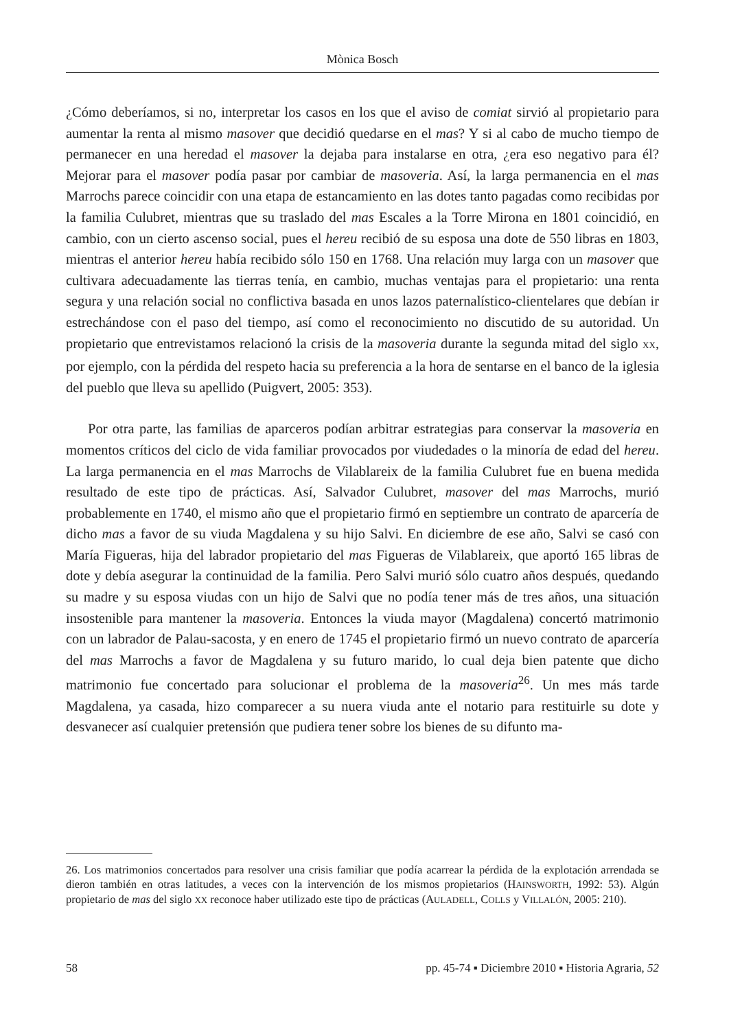Mònica Bosch
¿Cómo deberíamos, si no, interpretar los casos en los que el aviso de comiat sirvió al propietario para aumentar la renta al mismo masover que decidió quedarse en el mas? Y si al cabo de mucho tiempo de permanecer en una heredad el masover la dejaba para instalarse en otra, ¿era eso negativo para él? Mejorar para el masover podía pasar por cambiar de masoveria. Así, la larga permanencia en el mas Marrochs parece coincidir con una etapa de estancamiento en las dotes tanto pagadas como recibidas por la familia Culubret, mientras que su traslado del mas Escales a la Torre Mirona en 1801 coincidió, en cambio, con un cierto ascenso social, pues el hereu recibió de su esposa una dote de 550 libras en 1803, mientras el anterior hereu había recibido sólo 150 en 1768. Una relación muy larga con un masover que cultivara adecuadamente las tierras tenía, en cambio, muchas ventajas para el propietario: una renta segura y una relación social no conflictiva basada en unos lazos paternalístico-clientelares que debían ir estrechándose con el paso del tiempo, así como el reconocimiento no discutido de su autoridad. Un propietario que entrevistamos relacionó la crisis de la masoveria durante la segunda mitad del siglo XX, por ejemplo, con la pérdida del respeto hacia su preferencia a la hora de sentarse en el banco de la iglesia del pueblo que lleva su apellido (Puigvert, 2005: 353).
Por otra parte, las familias de aparceros podían arbitrar estrategias para conservar la masoveria en momentos críticos del ciclo de vida familiar provocados por viudedades o la minoría de edad del hereu. La larga permanencia en el mas Marrochs de Vilablareix de la familia Culubret fue en buena medida resultado de este tipo de prácticas. Así, Salvador Culubret, masover del mas Marrochs, murió probablemente en 1740, el mismo año que el propietario firmó en septiembre un contrato de aparcería de dicho mas a favor de su viuda Magdalena y su hijo Salvi. En diciembre de ese año, Salvi se casó con María Figueras, hija del labrador propietario del mas Figueras de Vilablareix, que aportó 165 libras de dote y debía asegurar la continuidad de la familia. Pero Salvi murió sólo cuatro años después, quedando su madre y su esposa viudas con un hijo de Salvi que no podía tener más de tres años, una situación insostenible para mantener la masoveria. Entonces la viuda mayor (Magdalena) concertó matrimonio con un labrador de Palau-sacosta, y en enero de 1745 el propietario firmó un nuevo contrato de aparcería del mas Marrochs a favor de Magdalena y su futuro marido, lo cual deja bien patente que dicho matrimonio fue concertado para solucionar el problema de la masoveria<sup>26</sup>. Un mes más tarde Magdalena, ya casada, hizo comparecer a su nuera viuda ante el notario para restituirle su dote y desvanecer así cualquier pretensión que pudiera tener sobre los bienes de su difunto ma-
26. Los matrimonios concertados para resolver una crisis familiar que podía acarrear la pérdida de la explotación arrendada se dieron también en otras latitudes, a veces con la intervención de los mismos propietarios (HAINSWORTH, 1992: 53). Algún propietario de mas del siglo XX reconoce haber utilizado este tipo de prácticas (AULADELL, COLLS y VILLALÓN, 2005: 210).
58 pp. 45-74 ▪ Diciembre 2010 ▪ Historia Agraria, 52